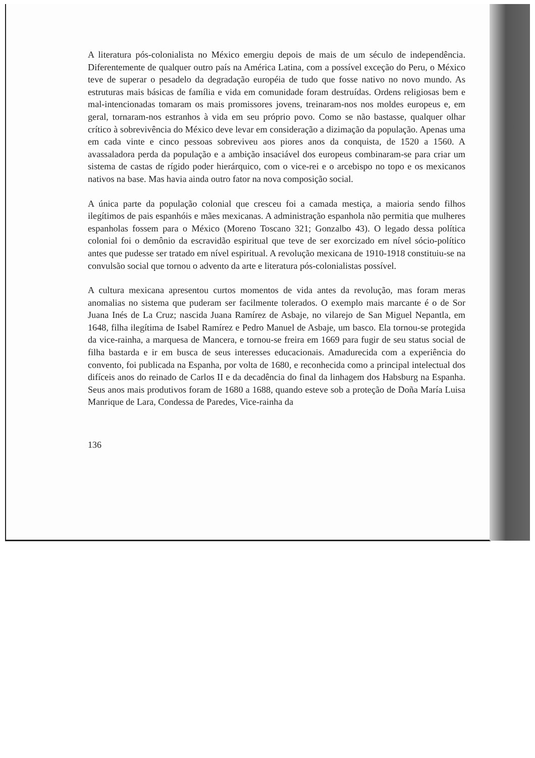A literatura pós-colonialista no México emergiu depois de mais de um século de independência. Diferentemente de qualquer outro país na América Latina, com a possível exceção do Peru, o México teve de superar o pesadelo da degradação européia de tudo que fosse nativo no novo mundo. As estruturas mais básicas de família e vida em comunidade foram destruídas. Ordens religiosas bem e mal-intencionadas tomaram os mais promissores jovens, treinaram-nos nos moldes europeus e, em geral, tornaram-nos estranhos à vida em seu próprio povo. Como se não bastasse, qualquer olhar crítico à sobrevivência do México deve levar em consideração a dizimação da população. Apenas uma em cada vinte e cinco pessoas sobreviveu aos piores anos da conquista, de 1520 a 1560. A avassaladora perda da população e a ambição insaciável dos europeus combinaram-se para criar um sistema de castas de rígido poder hierárquico, com o vice-rei e o arcebispo no topo e os mexicanos nativos na base. Mas havia ainda outro fator na nova composição social.
A única parte da população colonial que cresceu foi a camada mestiça, a maioria sendo filhos ilegítimos de pais espanhóis e mães mexicanas. A administração espanhola não permitia que mulheres espanholas fossem para o México (Moreno Toscano 321; Gonzalbo 43). O legado dessa política colonial foi o demônio da escravidão espiritual que teve de ser exorcizado em nível sócio-político antes que pudesse ser tratado em nível espiritual. A revolução mexicana de 1910-1918 constituiu-se na convulsão social que tornou o advento da arte e literatura pós-colonialistas possível.
A cultura mexicana apresentou curtos momentos de vida antes da revolução, mas foram meras anomalias no sistema que puderam ser facilmente tolerados. O exemplo mais marcante é o de Sor Juana Inés de La Cruz; nascida Juana Ramírez de Asbaje, no vilarejo de San Miguel Nepantla, em 1648, filha ilegítima de Isabel Ramírez e Pedro Manuel de Asbaje, um basco. Ela tornou-se protegida da vice-rainha, a marquesa de Mancera, e tornou-se freira em 1669 para fugir de seu status social de filha bastarda e ir em busca de seus interesses educacionais. Amadurecida com a experiência do convento, foi publicada na Espanha, por volta de 1680, e reconhecida como a principal intelectual dos difíceis anos do reinado de Carlos II e da decadência do final da linhagem dos Habsburg na Espanha. Seus anos mais produtivos foram de 1680 a 1688, quando esteve sob a proteção de Doña María Luisa Manrique de Lara, Condessa de Paredes, Vice-rainha da
136